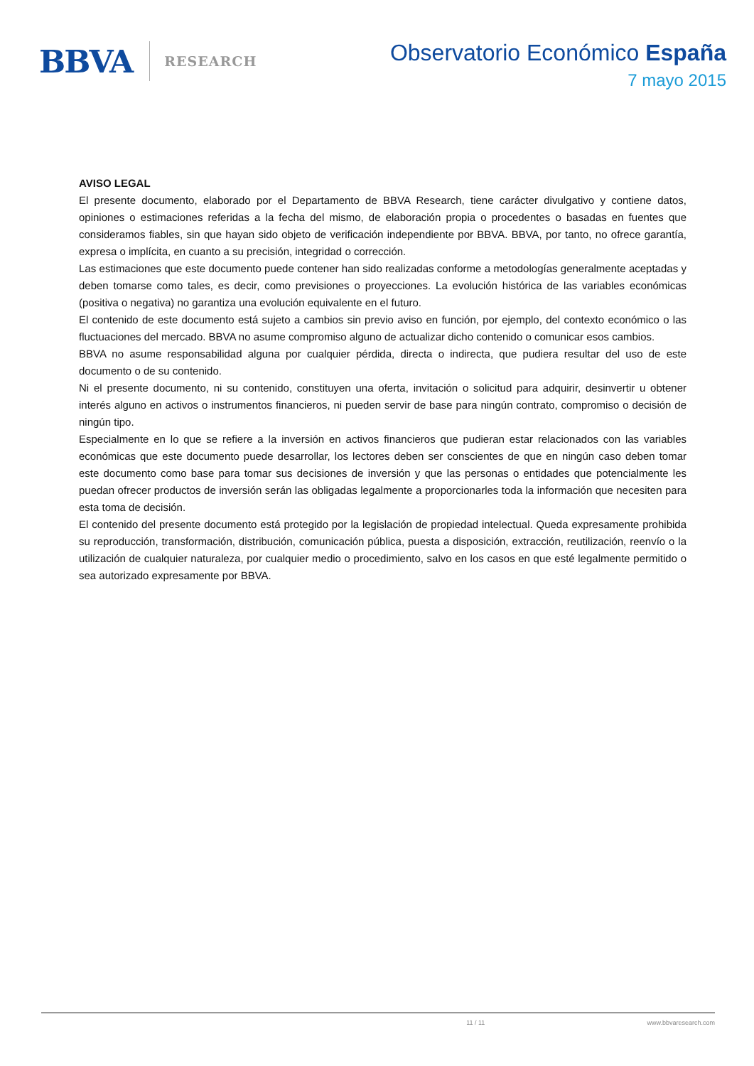BBVA RESEARCH
Observatorio Económico España
7 mayo 2015
AVISO LEGAL
El presente documento, elaborado por el Departamento de BBVA Research, tiene carácter divulgativo y contiene datos, opiniones o estimaciones referidas a la fecha del mismo, de elaboración propia o procedentes o basadas en fuentes que consideramos fiables, sin que hayan sido objeto de verificación independiente por BBVA. BBVA, por tanto, no ofrece garantía, expresa o implícita, en cuanto a su precisión, integridad o corrección.
Las estimaciones que este documento puede contener han sido realizadas conforme a metodologías generalmente aceptadas y deben tomarse como tales, es decir, como previsiones o proyecciones. La evolución histórica de las variables económicas (positiva o negativa) no garantiza una evolución equivalente en el futuro.
El contenido de este documento está sujeto a cambios sin previo aviso en función, por ejemplo, del contexto económico o las fluctuaciones del mercado. BBVA no asume compromiso alguno de actualizar dicho contenido o comunicar esos cambios.
BBVA no asume responsabilidad alguna por cualquier pérdida, directa o indirecta, que pudiera resultar del uso de este documento o de su contenido.
Ni el presente documento, ni su contenido, constituyen una oferta, invitación o solicitud para adquirir, desinvertir u obtener interés alguno en activos o instrumentos financieros, ni pueden servir de base para ningún contrato, compromiso o decisión de ningún tipo.
Especialmente en lo que se refiere a la inversión en activos financieros que pudieran estar relacionados con las variables económicas que este documento puede desarrollar, los lectores deben ser conscientes de que en ningún caso deben tomar este documento como base para tomar sus decisiones de inversión y que las personas o entidades que potencialmente les puedan ofrecer productos de inversión serán las obligadas legalmente a proporcionarles toda la información que necesiten para esta toma de decisión.
El contenido del presente documento está protegido por la legislación de propiedad intelectual. Queda expresamente prohibida su reproducción, transformación, distribución, comunicación pública, puesta a disposición, extracción, reutilización, reenvío o la utilización de cualquier naturaleza, por cualquier medio o procedimiento, salvo en los casos en que esté legalmente permitido o sea autorizado expresamente por BBVA.
11 / 11 www.bbvaresearch.com